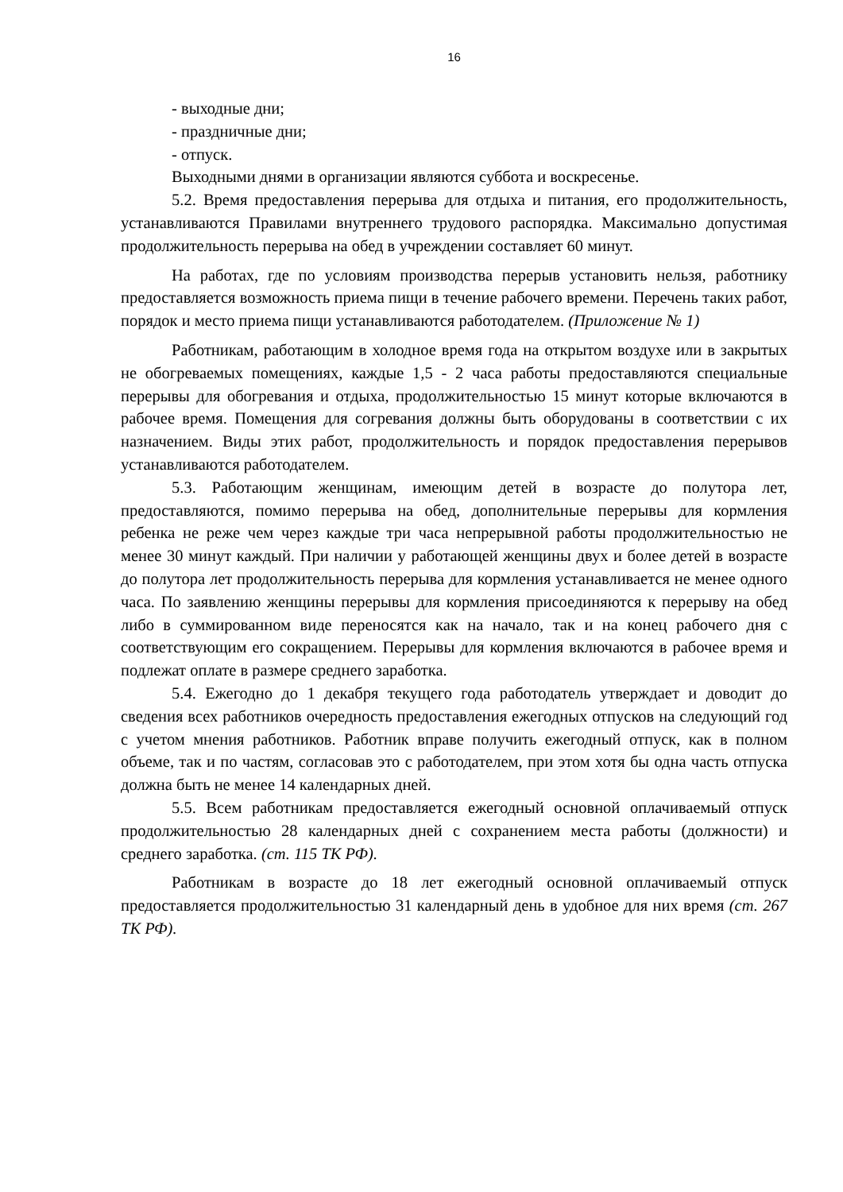16
- выходные дни;
- праздничные дни;
- отпуск.
Выходными днями в организации являются суббота и воскресенье.
5.2. Время предоставления перерыва для отдыха и питания, его продолжительность, устанавливаются Правилами внутреннего трудового распорядка. Максимально допустимая продолжительность перерыва на обед в учреждении составляет 60 минут.
На работах, где по условиям производства перерыв установить нельзя, работнику предоставляется возможность приема пищи в течение рабочего времени. Перечень таких работ, порядок и место приема пищи устанавливаются работодателем. (Приложение № 1)
Работникам, работающим в холодное время года на открытом воздухе или в закрытых не обогреваемых помещениях, каждые 1,5 - 2 часа работы предоставляются специальные перерывы для обогревания и отдыха, продолжительностью 15 минут которые включаются в рабочее время. Помещения для согревания должны быть оборудованы в соответствии с их назначением. Виды этих работ, продолжительность и порядок предоставления перерывов устанавливаются работодателем.
5.3. Работающим женщинам, имеющим детей в возрасте до полутора лет, предоставляются, помимо перерыва на обед, дополнительные перерывы для кормления ребенка не реже чем через каждые три часа непрерывной работы продолжительностью не менее 30 минут каждый. При наличии у работающей женщины двух и более детей в возрасте до полутора лет продолжительность перерыва для кормления устанавливается не менее одного часа. По заявлению женщины перерывы для кормления присоединяются к перерыву на обед либо в суммированном виде переносятся как на начало, так и на конец рабочего дня с соответствующим его сокращением. Перерывы для кормления включаются в рабочее время и подлежат оплате в размере среднего заработка.
5.4. Ежегодно до 1 декабря текущего года работодатель утверждает и доводит до сведения всех работников очередность предоставления ежегодных отпусков на следующий год с учетом мнения работников. Работник вправе получить ежегодный отпуск, как в полном объеме, так и по частям, согласовав это с работодателем, при этом хотя бы одна часть отпуска должна быть не менее 14 календарных дней.
5.5. Всем работникам предоставляется ежегодный основной оплачиваемый отпуск продолжительностью 28 календарных дней с сохранением места работы (должности) и среднего заработка. (ст. 115 ТК РФ).
Работникам в возрасте до 18 лет ежегодный основной оплачиваемый отпуск предоставляется продолжительностью 31 календарный день в удобное для них время (ст. 267 ТК РФ).